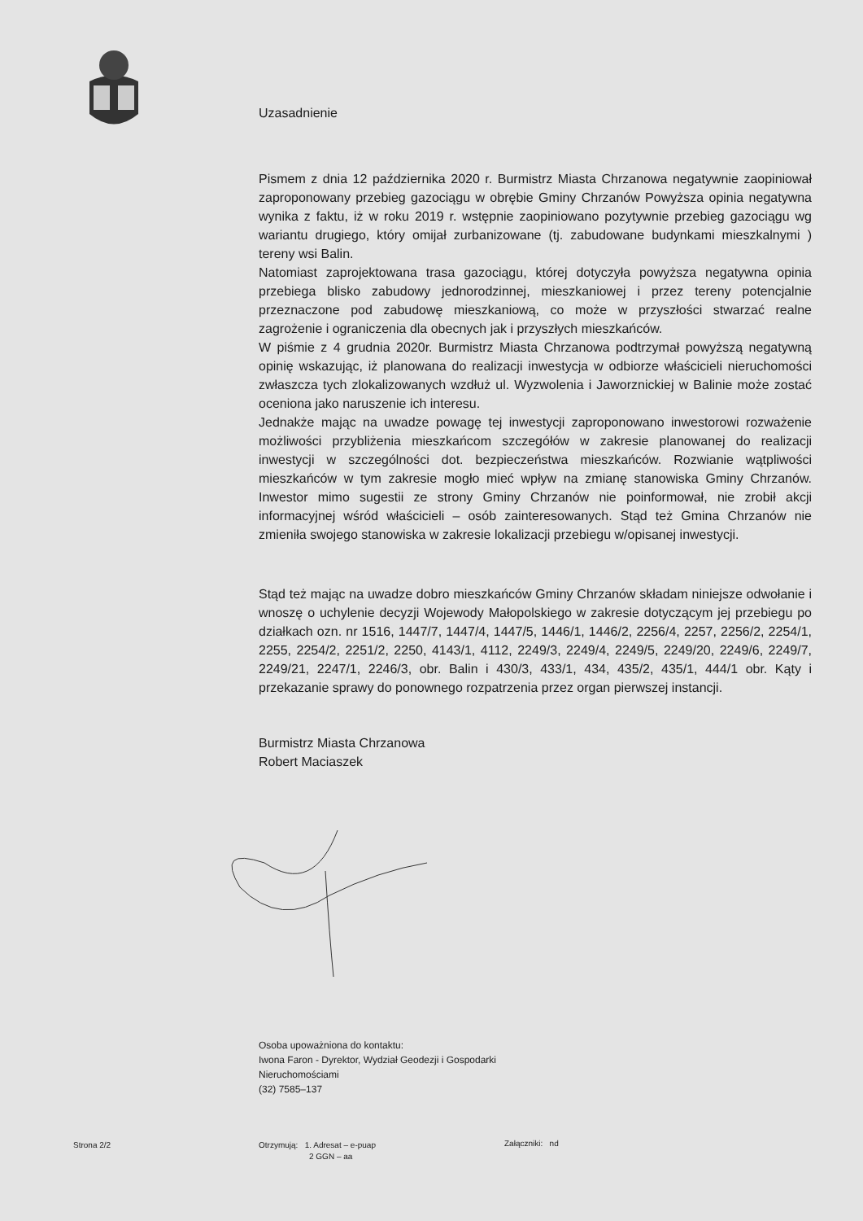Uzasadnienie
Pismem z dnia 12 października 2020 r. Burmistrz Miasta Chrzanowa negatywnie zaopiniował zaproponowany przebieg gazociągu w obrębie Gminy Chrzanów Powyższa opinia negatywna wynika z faktu, iż w roku 2019 r. wstępnie zaopiniowano pozytywnie przebieg gazociągu wg wariantu drugiego, który omijał zurbanizowane (tj. zabudowane budynkami mieszkalnymi ) tereny wsi Balin.
Natomiast zaprojektowana trasa gazociągu, której dotyczyła powyższa negatywna opinia przebiega blisko zabudowy jednorodzinnej, mieszkaniowej i przez tereny potencjalnie przeznaczone pod zabudowę mieszkaniową, co może w przyszłości stwarzać realne zagrożenie i ograniczenia dla obecnych jak i przyszłych mieszkańców.
W piśmie z 4 grudnia 2020r. Burmistrz Miasta Chrzanowa podtrzymał powyższą negatywną opinię wskazując, iż planowana do realizacji inwestycja w odbiorze właścicieli nieruchomości zwłaszcza tych zlokalizowanych wzdłuż ul. Wyzwolenia i Jaworznickiej w Balinie może zostać oceniona jako naruszenie ich interesu.
Jednakże mając na uwadze powagę tej inwestycji zaproponowano inwestorowi rozważenie możliwości przybliżenia mieszkańcom szczegółów w zakresie planowanej do realizacji inwestycji w szczególności dot. bezpieczeństwa mieszkańców. Rozwianie wątpliwości mieszkańców w tym zakresie mogło mieć wpływ na zmianę stanowiska Gminy Chrzanów. Inwestor mimo sugestii ze strony Gminy Chrzanów nie poinformował, nie zrobił akcji informacyjnej wśród właścicieli – osób zainteresowanych. Stąd też Gmina Chrzanów nie zmieniła swojego stanowiska w zakresie lokalizacji przebiegu w/opisanej inwestycji.
Stąd też mając na uwadze dobro mieszkańców Gminy Chrzanów składam niniejsze odwołanie i wnoszę o uchylenie decyzji Wojewody Małopolskiego w zakresie dotyczącym jej przebiegu po działkach ozn. nr 1516, 1447/7, 1447/4, 1447/5, 1446/1, 1446/2, 2256/4, 2257, 2256/2, 2254/1, 2255, 2254/2, 2251/2, 2250, 4143/1, 4112, 2249/3, 2249/4, 2249/5, 2249/20, 2249/6, 2249/7, 2249/21, 2247/1, 2246/3, obr. Balin i 430/3, 433/1, 434, 435/2, 435/1, 444/1 obr. Kąty i przekazanie sprawy do ponownego rozpatrzenia przez organ pierwszej instancji.
Burmistrz Miasta Chrzanowa
Robert Maciaszek
Osoba upoważniona do kontaktu:
Iwona Faron - Dyrektor, Wydział Geodezji i Gospodarki
Nieruchomościami
(32) 7585–137
Strona 2/2
Otrzymują: 1. Adresat – e-puap
2 GGN – aa
Załączniki: nd